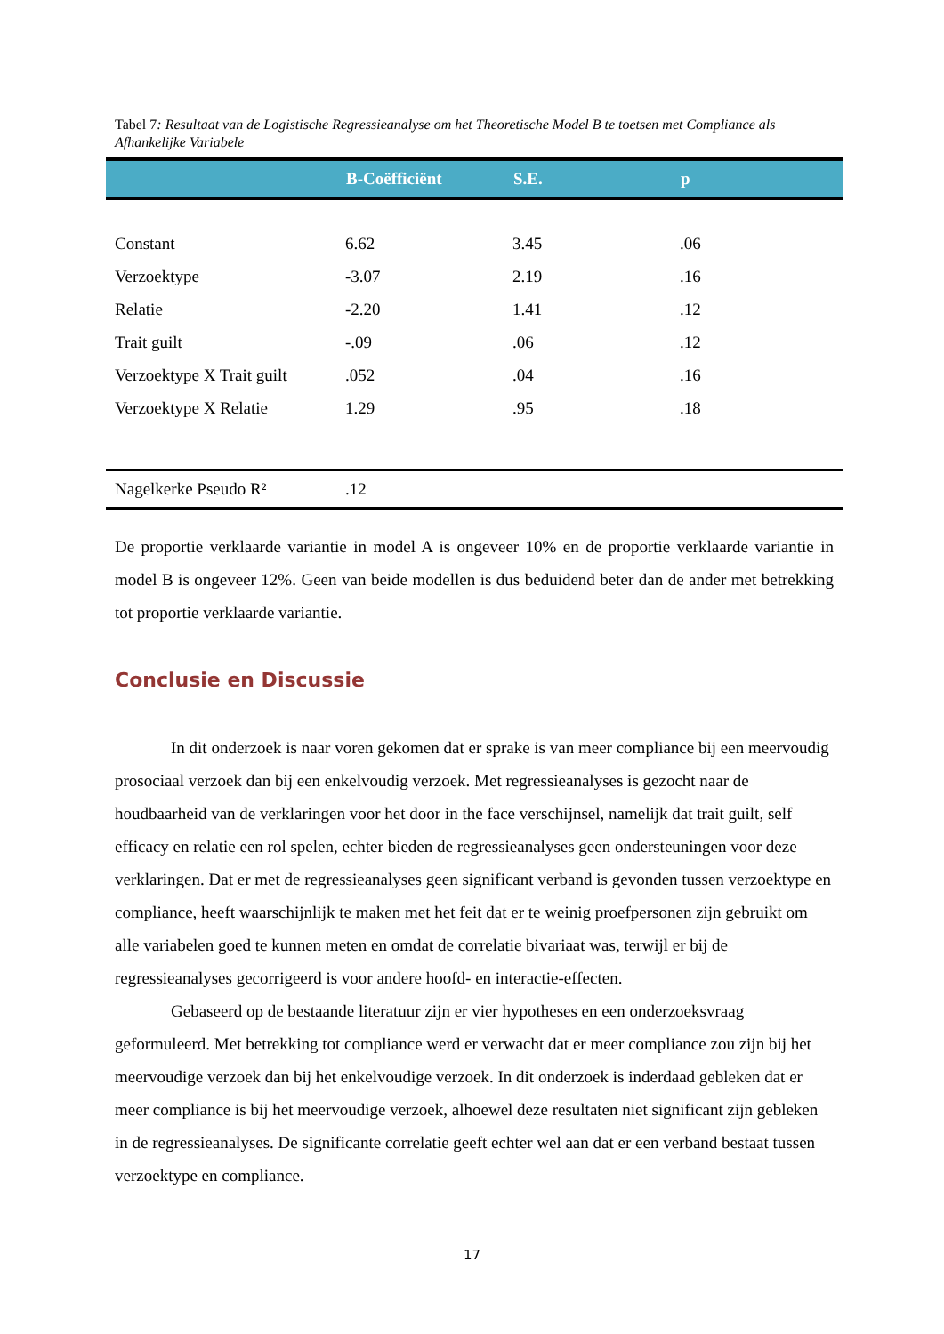Tabel 7: Resultaat van de Logistische Regressieanalyse om het Theoretische Model B te toetsen met Compliance als Afhankelijke Variabele
| | B-Coëfficiënt | S.E. | p |
| --- | --- | --- | --- |
| Constant | 6.62 | 3.45 | .06 |
| Verzoektype | -3.07 | 2.19 | .16 |
| Relatie | -2.20 | 1.41 | .12 |
| Trait guilt | -.09 | .06 | .12 |
| Verzoektype X Trait guilt | .052 | .04 | .16 |
| Verzoektype X Relatie | 1.29 | .95 | .18 |
| Nagelkerke Pseudo R² | .12 | | |
De proportie verklaarde variantie in model A is ongeveer 10% en de proportie verklaarde variantie in model B is ongeveer 12%. Geen van beide modellen is dus beduidend beter dan de ander met betrekking tot proportie verklaarde variantie.
Conclusie en Discussie
In dit onderzoek is naar voren gekomen dat er sprake is van meer compliance bij een meervoudig prosociaal verzoek dan bij een enkelvoudig verzoek. Met regressieanalyses is gezocht naar de houdbaarheid van de verklaringen voor het door in the face verschijnsel, namelijk dat trait guilt, self efficacy en relatie een rol spelen, echter bieden de regressieanalyses geen ondersteuningen voor deze verklaringen. Dat er met de regressieanalyses geen significant verband is gevonden tussen verzoektype en compliance, heeft waarschijnlijk te maken met het feit dat er te weinig proefpersonen zijn gebruikt om alle variabelen goed te kunnen meten en omdat de correlatie bivariaat was, terwijl er bij de regressieanalyses gecorrigeerd is voor andere hoofd- en interactie-effecten.
Gebaseerd op de bestaande literatuur zijn er vier hypotheses en een onderzoeksvraag geformuleerd. Met betrekking tot compliance werd er verwacht dat er meer compliance zou zijn bij het meervoudige verzoek dan bij het enkelvoudige verzoek. In dit onderzoek is inderdaad gebleken dat er meer compliance is bij het meervoudige verzoek, alhoewel deze resultaten niet significant zijn gebleken in de regressieanalyses. De significante correlatie geeft echter wel aan dat er een verband bestaat tussen verzoektype en compliance.
17